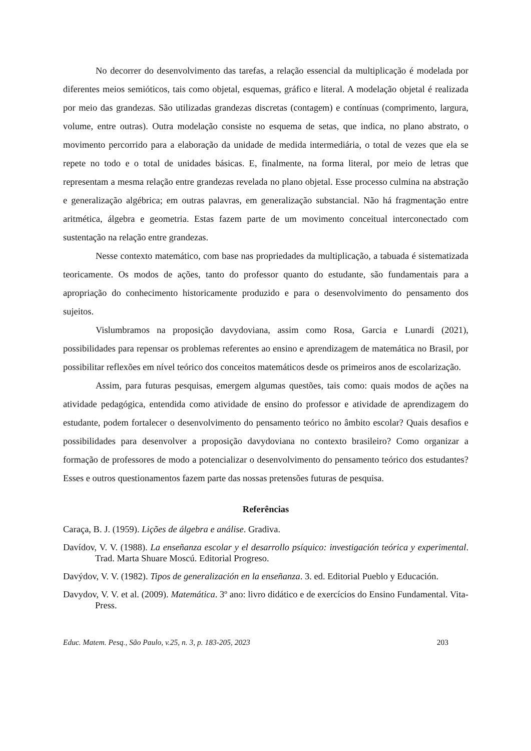No decorrer do desenvolvimento das tarefas, a relação essencial da multiplicação é modelada por diferentes meios semióticos, tais como objetal, esquemas, gráfico e literal. A modelação objetal é realizada por meio das grandezas. São utilizadas grandezas discretas (contagem) e contínuas (comprimento, largura, volume, entre outras). Outra modelação consiste no esquema de setas, que indica, no plano abstrato, o movimento percorrido para a elaboração da unidade de medida intermediária, o total de vezes que ela se repete no todo e o total de unidades básicas. E, finalmente, na forma literal, por meio de letras que representam a mesma relação entre grandezas revelada no plano objetal. Esse processo culmina na abstração e generalização algébrica; em outras palavras, em generalização substancial. Não há fragmentação entre aritmética, álgebra e geometria. Estas fazem parte de um movimento conceitual interconectado com sustentação na relação entre grandezas.
Nesse contexto matemático, com base nas propriedades da multiplicação, a tabuada é sistematizada teoricamente. Os modos de ações, tanto do professor quanto do estudante, são fundamentais para a apropriação do conhecimento historicamente produzido e para o desenvolvimento do pensamento dos sujeitos.
Vislumbramos na proposição davydoviana, assim como Rosa, Garcia e Lunardi (2021), possibilidades para repensar os problemas referentes ao ensino e aprendizagem de matemática no Brasil, por possibilitar reflexões em nível teórico dos conceitos matemáticos desde os primeiros anos de escolarização.
Assim, para futuras pesquisas, emergem algumas questões, tais como: quais modos de ações na atividade pedagógica, entendida como atividade de ensino do professor e atividade de aprendizagem do estudante, podem fortalecer o desenvolvimento do pensamento teórico no âmbito escolar? Quais desafios e possibilidades para desenvolver a proposição davydoviana no contexto brasileiro? Como organizar a formação de professores de modo a potencializar o desenvolvimento do pensamento teórico dos estudantes? Esses e outros questionamentos fazem parte das nossas pretensões futuras de pesquisa.
Referências
Caraça, B. J. (1959). Lições de álgebra e análise. Gradiva.
Davídov, V. V. (1988). La enseñanza escolar y el desarrollo psíquico: investigación teórica y experimental. Trad. Marta Shuare Moscú. Editorial Progreso.
Davýdov, V. V. (1982). Tipos de generalización en la enseñanza. 3. ed. Editorial Pueblo y Educación.
Davydov, V. V. et al. (2009). Matemática. 3º ano: livro didático e de exercícios do Ensino Fundamental. Vita- Press.
Educ. Matem. Pesq., São Paulo, v.25, n. 3, p. 183-205, 2023 203